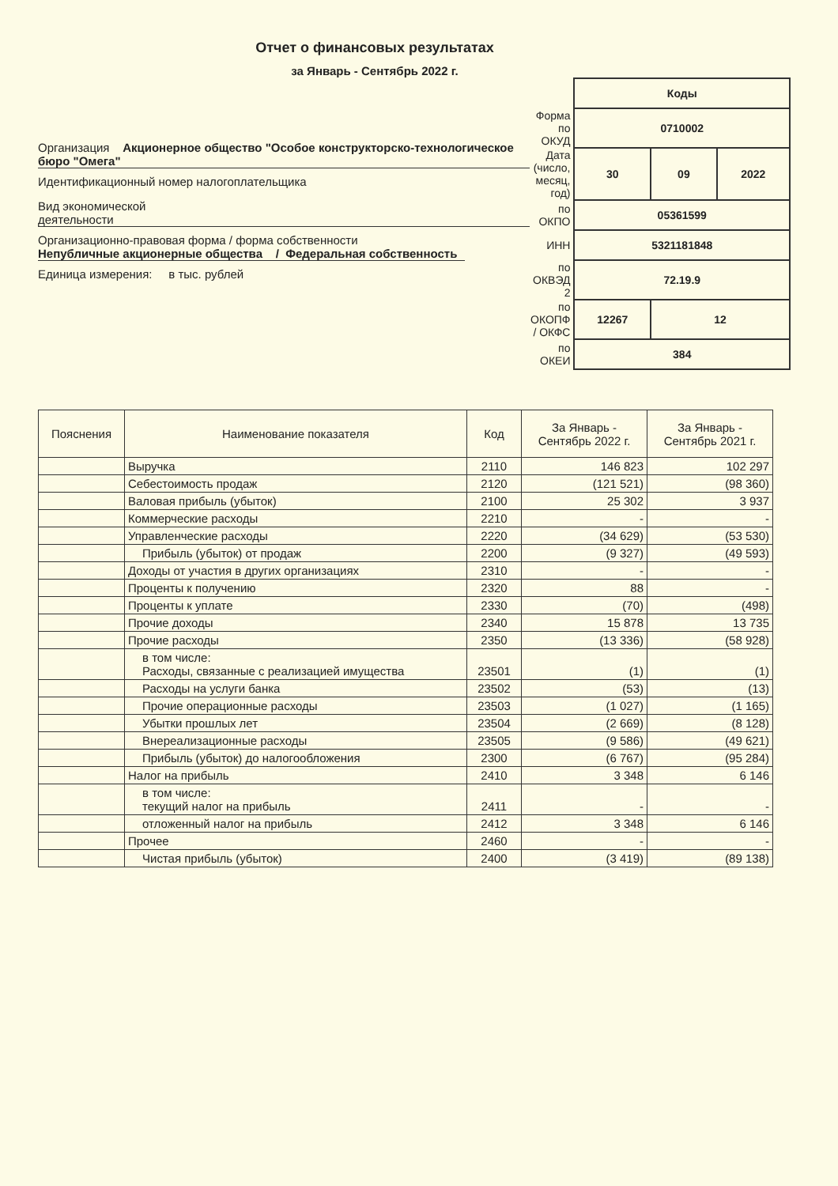Отчет о финансовых результатах
за Январь - Сентябрь 2022 г.
Организация Акционерное общество "Особое конструкторско-технологическое бюро "Омега"
Идентификационный номер налогоплательщика
Вид экономической
деятельности
Организационно-правовая форма / форма собственности
Непубличные акционерные общества / Федеральная собственность
Единица измерения: в тыс. рублей
| | Коды | | |
| Форма по ОКУД | 0710002 | | |
| Дата (число, месяц, год) | 30 | 09 | 2022 |
| по ОКПО | 05361599 | | |
| ИНН | 5321181848 | | |
| по ОКВЭД 2 | 72.19.9 | | |
| по ОКОПФ / ОКФС | 12267 | 12 | |
| по ОКЕИ | 384 | | |
| Пояснения | Наименование показателя | Код | За Январь - Сентябрь 2022 г. | За Январь - Сентябрь 2021 г. |
| --- | --- | --- | --- | --- |
| | Выручка | 2110 | 146 823 | 102 297 |
| | Себестоимость продаж | 2120 | (121 521) | (98 360) |
| | Валовая прибыль (убыток) | 2100 | 25 302 | 3 937 |
| | Коммерческие расходы | 2210 | - | - |
| | Управленческие расходы | 2220 | (34 629) | (53 530) |
| | Прибыль (убыток) от продаж | 2200 | (9 327) | (49 593) |
| | Доходы от участия в других организациях | 2310 | - | - |
| | Проценты к получению | 2320 | 88 | - |
| | Проценты к уплате | 2330 | (70) | (498) |
| | Прочие доходы | 2340 | 15 878 | 13 735 |
| | Прочие расходы | 2350 | (13 336) | (58 928) |
| | в том числе: Расходы, связанные с реализацией имущества | 23501 | (1) | (1) |
| | Расходы на услуги банка | 23502 | (53) | (13) |
| | Прочие операционные расходы | 23503 | (1 027) | (1 165) |
| | Убытки прошлых лет | 23504 | (2 669) | (8 128) |
| | Внереализационные расходы | 23505 | (9 586) | (49 621) |
| | Прибыль (убыток) до налогообложения | 2300 | (6 767) | (95 284) |
| | Налог на прибыль | 2410 | 3 348 | 6 146 |
| | в том числе: текущий налог на прибыль | 2411 | - | - |
| | отложенный налог на прибыль | 2412 | 3 348 | 6 146 |
| | Прочее | 2460 | - | - |
| | Чистая прибыль (убыток) | 2400 | (3 419) | (89 138) |